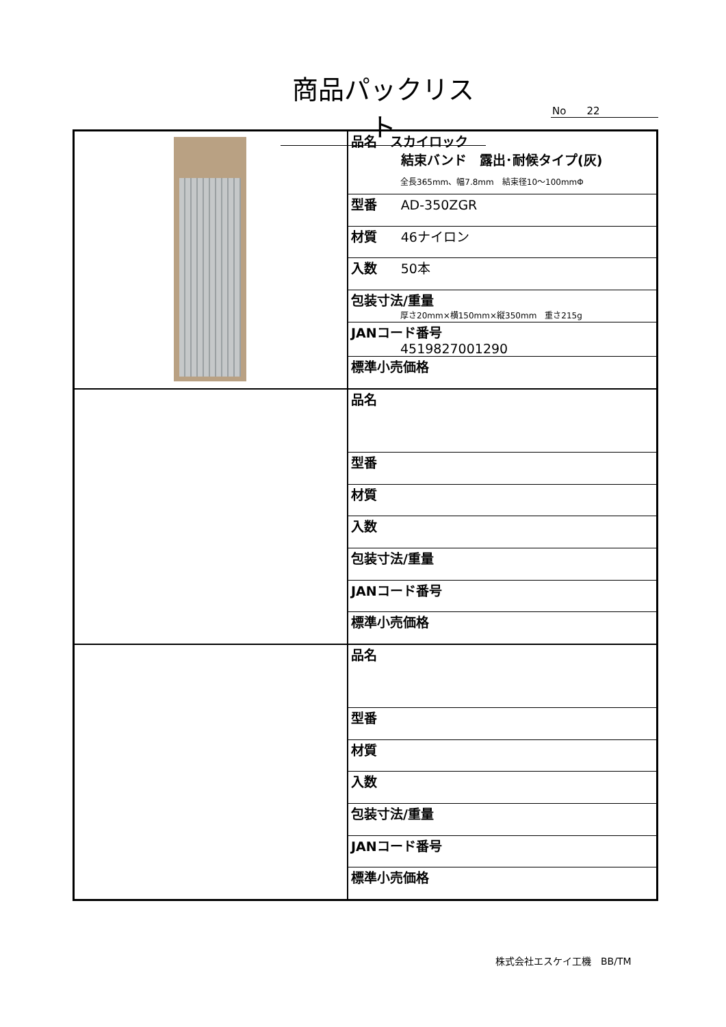商品パックリスト
No　　22
| | / 品名 スカイロック 結束バンド 露出･耐候タイプ(灰) 全長365mm、幅7.8mm 結束径10～100mmΦ / / 型番 AD-350ZGR / / 材質 46ナイロン / / 入数 50本 / / 包装寸法/重量 厚さ20mm×横150mm×縦350mm 重さ215g / / JANコード番号 4519827001290 / / 標準小売価格 / |
| | / 品名 / / 型番 / / 材質 / / 入数 / / 包装寸法/重量 / / JANコード番号 / / 標準小売価格 / |
| | / 品名 / / 型番 / / 材質 / / 入数 / / 包装寸法/重量 / / JANコード番号 / / 標準小売価格 / |
株式会社エスケイ工機　BB/TM